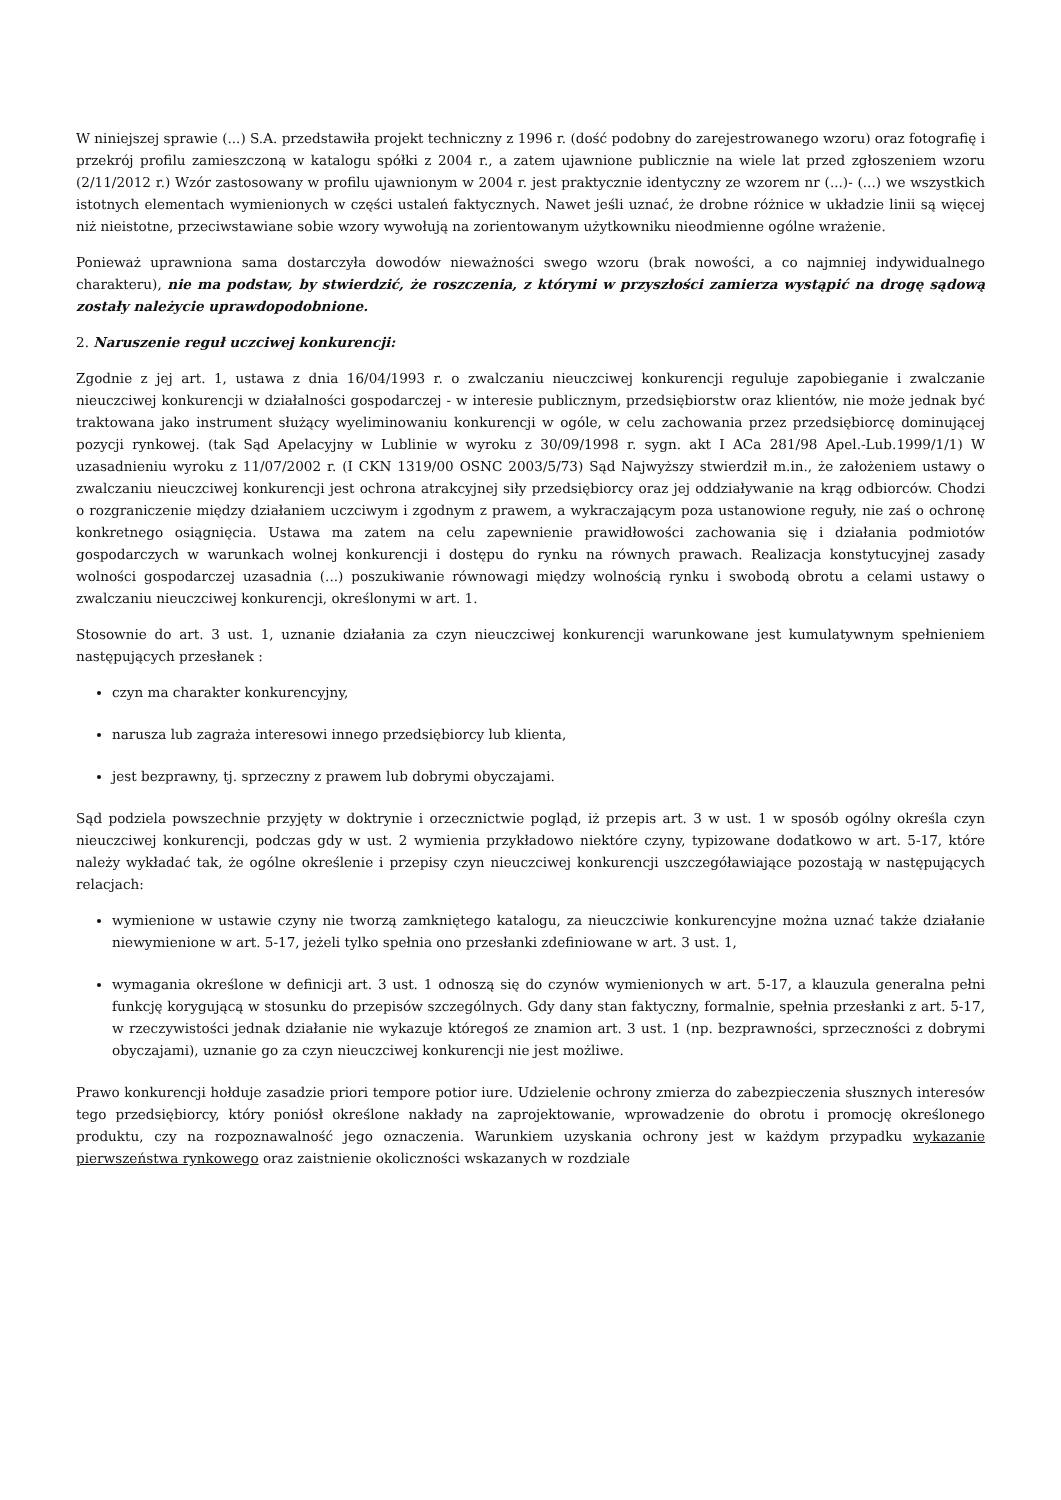W niniejszej sprawie (...) S.A. przedstawiła projekt techniczny z 1996 r. (dość podobny do zarejestrowanego wzoru) oraz fotografię i przekrój profilu zamieszczoną w katalogu spółki z 2004 r., a zatem ujawnione publicznie na wiele lat przed zgłoszeniem wzoru (2/11/2012 r.) Wzór zastosowany w profilu ujawnionym w 2004 r. jest praktycznie identyczny ze wzorem nr (...)- (...) we wszystkich istotnych elementach wymienionych w części ustaleń faktycznych. Nawet jeśli uznać, że drobne różnice w układzie linii są więcej niż nieistotne, przeciwstawiane sobie wzory wywołują na zorientowanym użytkowniku nieodmienne ogólne wrażenie.
Ponieważ uprawniona sama dostarczyła dowodów nieważności swego wzoru (brak nowości, a co najmniej indywidualnego charakteru), nie ma podstaw, by stwierdzić, że roszczenia, z którymi w przyszłości zamierza wystąpić na drogę sądową zostały należycie uprawdopodobnione.
2. Naruszenie reguł uczciwej konkurencji:
Zgodnie z jej art. 1, ustawa z dnia 16/04/1993 r. o zwalczaniu nieuczciwej konkurencji reguluje zapobieganie i zwalczanie nieuczciwej konkurencji w działalności gospodarczej - w interesie publicznym, przedsiębiorstw oraz klientów, nie może jednak być traktowana jako instrument służący wyeliminowaniu konkurencji w ogóle, w celu zachowania przez przedsiębiorcę dominującej pozycji rynkowej. (tak Sąd Apelacyjny w Lublinie w wyroku z 30/09/1998 r. sygn. akt I ACa 281/98 Apel.-Lub.1999/1/1) W uzasadnieniu wyroku z 11/07/2002 r. (I CKN 1319/00 OSNC 2003/5/73) Sąd Najwyższy stwierdził m.in., że założeniem ustawy o zwalczaniu nieuczciwej konkurencji jest ochrona atrakcyjnej siły przedsiębiorcy oraz jej oddziaływanie na krąg odbiorców. Chodzi o rozgraniczenie między działaniem uczciwym i zgodnym z prawem, a wykraczającym poza ustanowione reguły, nie zaś o ochronę konkretnego osiągnięcia. Ustawa ma zatem na celu zapewnienie prawidłowości zachowania się i działania podmiotów gospodarczych w warunkach wolnej konkurencji i dostępu do rynku na równych prawach. Realizacja konstytucyjnej zasady wolności gospodarczej uzasadnia (...) poszukiwanie równowagi między wolnością rynku i swobodą obrotu a celami ustawy o zwalczaniu nieuczciwej konkurencji, określonymi w art. 1.
Stosownie do art. 3 ust. 1, uznanie działania za czyn nieuczciwej konkurencji warunkowane jest kumulatywnym spełnieniem następujących przesłanek :
czyn ma charakter konkurencyjny,
narusza lub zagraża interesowi innego przedsiębiorcy lub klienta,
jest bezprawny, tj. sprzeczny z prawem lub dobrymi obyczajami.
Sąd podziela powszechnie przyjęty w doktrynie i orzecznictwie pogląd, iż przepis art. 3 w ust. 1 w sposób ogólny określa czyn nieuczciwej konkurencji, podczas gdy w ust. 2 wymienia przykładowo niektóre czyny, typizowane dodatkowo w art. 5-17, które należy wykładać tak, że ogólne określenie i przepisy czyn nieuczciwej konkurencji uszczegóławiające pozostają w następujących relacjach:
wymienione w ustawie czyny nie tworzą zamkniętego katalogu, za nieuczciwie konkurencyjne można uznać także działanie niewymienione w art. 5-17, jeżeli tylko spełnia ono przesłanki zdefiniowane w art. 3 ust. 1,
wymagania określone w definicji art. 3 ust. 1 odnoszą się do czynów wymienionych w art. 5-17, a klauzula generalna pełni funkcję korygującą w stosunku do przepisów szczególnych. Gdy dany stan faktyczny, formalnie, spełnia przesłanki z art. 5-17, w rzeczywistości jednak działanie nie wykazuje któregoś ze znamion art. 3 ust. 1 (np. bezprawności, sprzeczności z dobrymi obyczajami), uznanie go za czyn nieuczciwej konkurencji nie jest możliwe.
Prawo konkurencji hołduje zasadzie priori tempore potior iure. Udzielenie ochrony zmierza do zabezpieczenia słusznych interesów tego przedsiębiorcy, który poniósł określone nakłady na zaprojektowanie, wprowadzenie do obrotu i promocję określonego produktu, czy na rozpoznawalność jego oznaczenia. Warunkiem uzyskania ochrony jest w każdym przypadku wykazanie pierwszeństwa rynkowego oraz zaistnienie okoliczności wskazanych w rozdziale